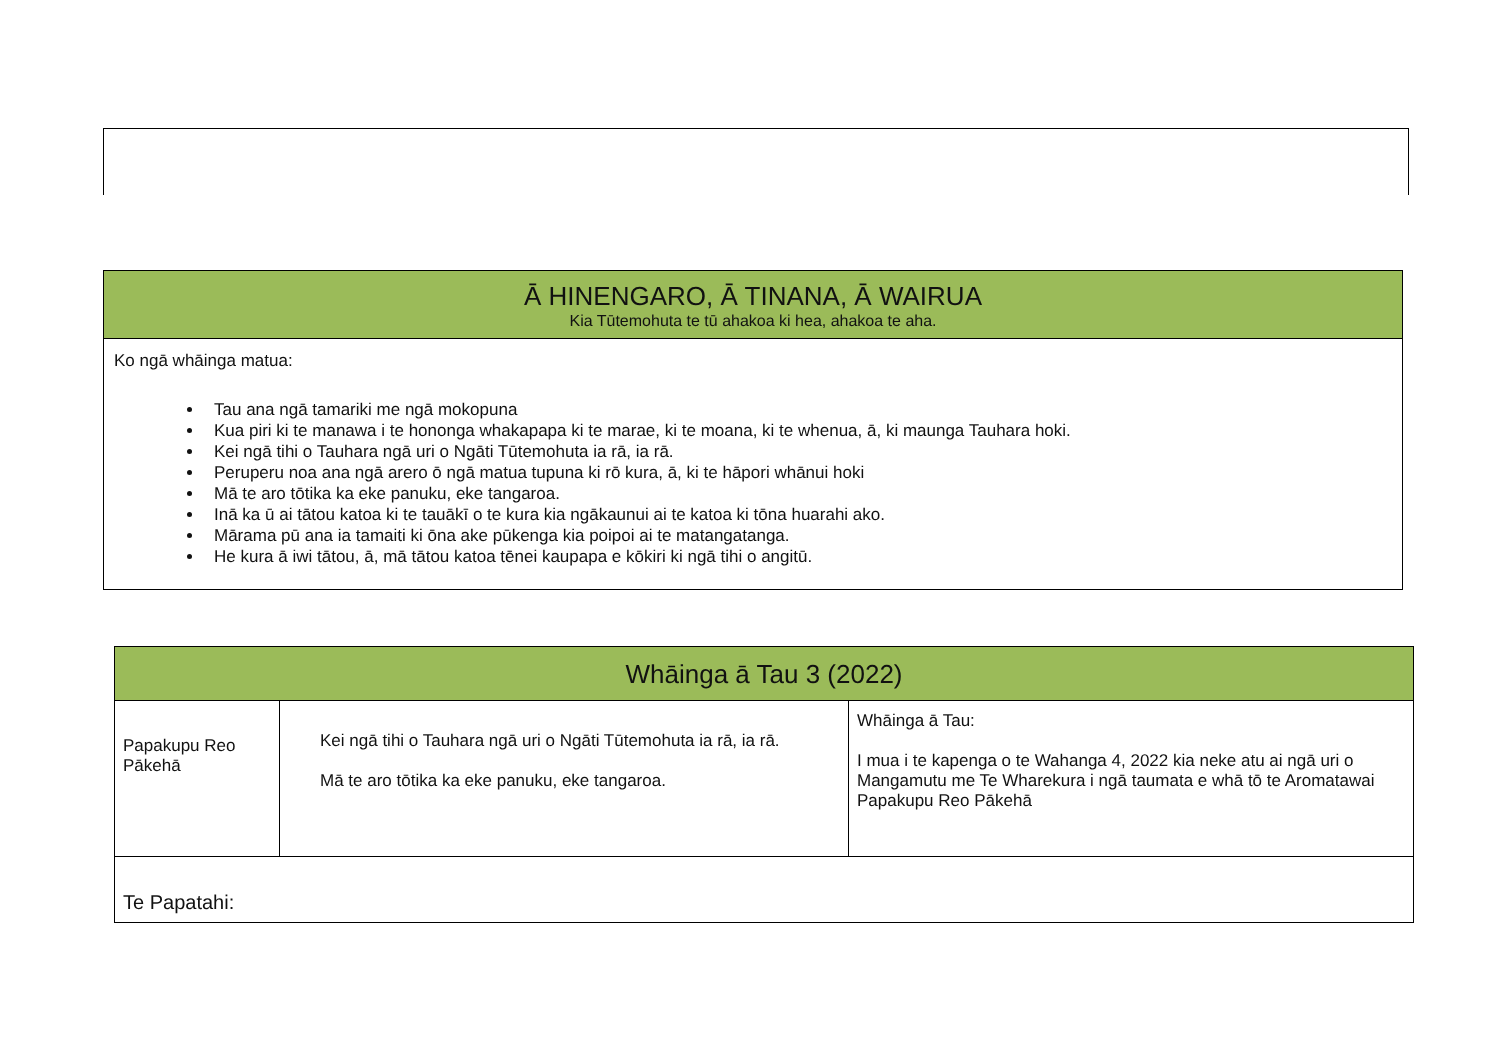| Ā HINENGARO, Ā TINANA, Ā WAIRUA Kia Tūtemohuta te tū ahakoa ki hea, ahakoa te aha. |
| --- |
| Ko ngā whāinga matua: Tau ana ngā tamariki me ngā mokopuna Kua piri ki te manawa i te hononga whakapapa ki te marae, ki te moana, ki te whenua, ā, ki maunga Tauhara hoki. Kei ngā tihi o Tauhara ngā uri o Ngāti Tūtemohuta ia rā, ia rā. Peruperu noa ana ngā arero ō ngā matua tupuna ki rō kura, ā, ki te hāpori whānui hoki Mā te aro tōtika ka eke panuku, eke tangaroa. Inā ka ū ai tātou katoa ki te tauākī o te kura kia ngākaunui ai te katoa ki tōna huarahi ako. Mārama pū ana ia tamaiti ki ōna ake pūkenga kia poipoi ai te matangatanga. He kura ā iwi tātou, ā, mā tātou katoa tēnei kaupapa e kōkiri ki ngā tihi o angitū. |
| Whāinga ā Tau 3 (2022) | | |
| --- | --- | --- |
| Papakupu Reo Pākehā | Kei ngā tihi o Tauhara ngā uri o Ngāti Tūtemohuta ia rā, ia rā. Mā te aro tōtika ka eke panuku, eke tangaroa. | Whāinga ā Tau: I mua i te kapenga o te Wahanga 4, 2022 kia neke atu ai ngā uri o Mangamutu me Te Wharekura i ngā taumata e whā tō te Aromatawai Papakupu Reo Pākehā |
| Te Papatahi: | | |